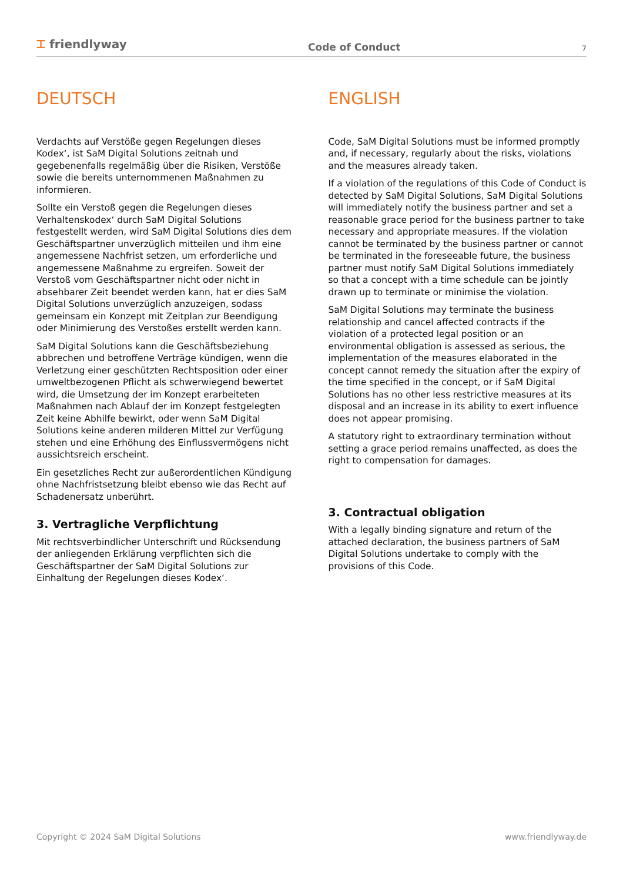⌶ friendlyway
Code of Conduct
7
DEUTSCH
Verdachts auf Verstöße gegen Regelungen dieses Kodex‘, ist SaM Digital Solutions zeitnah und gegebenenfalls regelmäßig über die Risiken, Verstöße sowie die bereits unternommenen Maßnahmen zu informieren.
Sollte ein Verstoß gegen die Regelungen dieses Verhaltenskodex‘ durch SaM Digital Solutions festgestellt werden, wird SaM Digital Solutions dies dem Geschäftspartner unverzüglich mitteilen und ihm eine angemessene Nachfrist setzen, um erforderliche und angemessene Maßnahme zu ergreifen. Soweit der Verstoß vom Geschäftspartner nicht oder nicht in absehbarer Zeit beendet werden kann, hat er dies SaM Digital Solutions unverzüglich anzuzeigen, sodass gemeinsam ein Konzept mit Zeitplan zur Beendigung oder Minimierung des Verstoßes erstellt werden kann.
SaM Digital Solutions kann die Geschäftsbeziehung abbrechen und betroffene Verträge kündigen, wenn die Verletzung einer geschützten Rechtsposition oder einer umweltbezogenen Pflicht als schwerwiegend bewertet wird, die Umsetzung der im Konzept erarbeiteten Maßnahmen nach Ablauf der im Konzept festgelegten Zeit keine Abhilfe bewirkt, oder wenn SaM Digital Solutions keine anderen milderen Mittel zur Verfügung stehen und eine Erhöhung des Einflussvermögens nicht aussichtsreich erscheint.
Ein gesetzliches Recht zur außerordentlichen Kündigung ohne Nachfristsetzung bleibt ebenso wie das Recht auf Schadenersatz unberührt.
3. Vertragliche Verpflichtung
Mit rechtsverbindlicher Unterschrift und Rücksendung der anliegenden Erklärung verpflichten sich die Geschäftspartner der SaM Digital Solutions zur Einhaltung der Regelungen dieses Kodex‘.
ENGLISH
Code, SaM Digital Solutions must be informed promptly and, if necessary, regularly about the risks, violations and the measures already taken.
If a violation of the regulations of this Code of Conduct is detected by SaM Digital Solutions, SaM Digital Solutions will immediately notify the business partner and set a reasonable grace period for the business partner to take necessary and appropriate measures. If the violation cannot be terminated by the business partner or cannot be terminated in the foreseeable future, the business partner must notify SaM Digital Solutions immediately so that a concept with a time schedule can be jointly drawn up to terminate or minimise the violation.
SaM Digital Solutions may terminate the business relationship and cancel affected contracts if the violation of a protected legal position or an environmental obligation is assessed as serious, the implementation of the measures elaborated in the concept cannot remedy the situation after the expiry of the time specified in the concept, or if SaM Digital Solutions has no other less restrictive measures at its disposal and an increase in its ability to exert influence does not appear promising.
A statutory right to extraordinary termination without setting a grace period remains unaffected, as does the right to compensation for damages.
3. Contractual obligation
With a legally binding signature and return of the attached declaration, the business partners of SaM Digital Solutions undertake to comply with the provisions of this Code.
Copyright © 2024 SaM Digital Solutions www.friendlyway.de